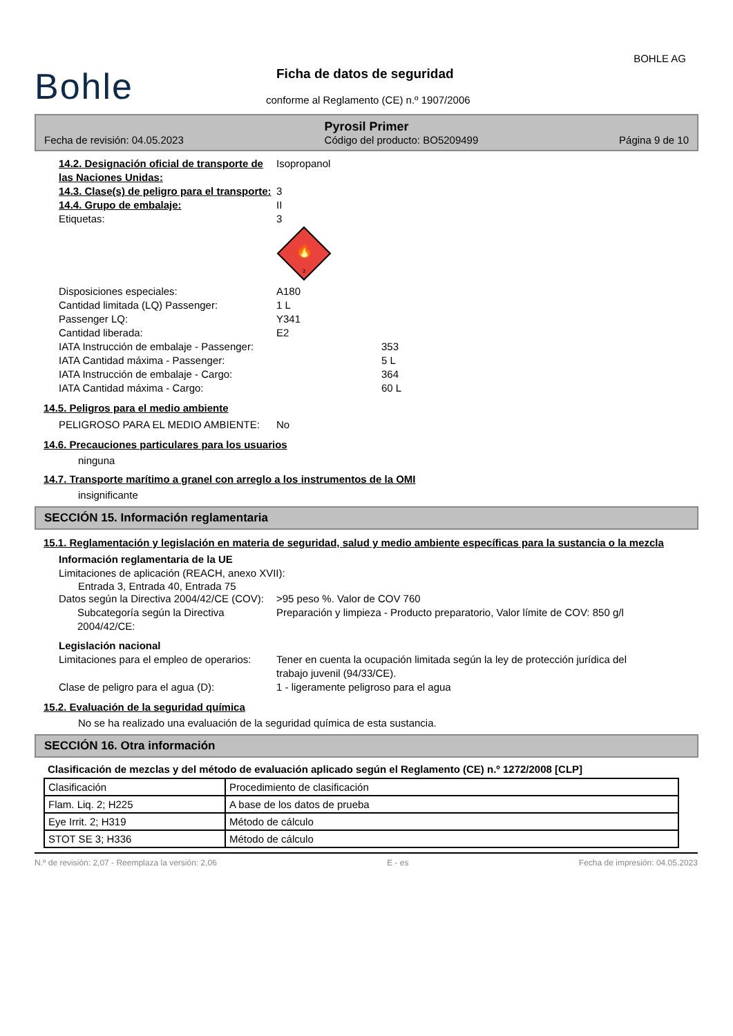Bohle
BOHLE AG
Ficha de datos de seguridad
conforme al Reglamento (CE) n.º 1907/2006
Pyrosil Primer
Fecha de revisión: 04.05.2023 Código del producto: BO5209499 Página 9 de 10
14.2. Designación oficial de transporte de las Naciones Unidas:
Isopropanol
14.3. Clase(s) de peligro para el transporte:
3
14.4. Grupo de embalaje: II
Etiquetas: 3
🔥
3
Disposiciones especiales: A180
Cantidad limitada (LQ) Passenger: 1 L
Passenger LQ: Y341
Cantidad liberada: E2
IATA Instrucción de embalaje - Passenger: 353
IATA Cantidad máxima - Passenger: 5 L
IATA Instrucción de embalaje - Cargo: 364
IATA Cantidad máxima - Cargo: 60 L
14.5. Peligros para el medio ambiente
PELIGROSO PARA EL MEDIO AMBIENTE: No
14.6. Precauciones particulares para los usuarios
ninguna
14.7. Transporte marítimo a granel con arreglo a los instrumentos de la OMI
insignificante
SECCIÓN 15. Información reglamentaria
15.1. Reglamentación y legislación en materia de seguridad, salud y medio ambiente específicas para la sustancia o la mezcla
Información reglamentaria de la UE
Limitaciones de aplicación (REACH, anexo XVII):
Entrada 3, Entrada 40, Entrada 75
Datos según la Directiva 2004/42/CE (COV):
>95 peso %. Valor de COV 760
Subcategoría según la Directiva 2004/42/CE:
Preparación y limpieza - Producto preparatorio, Valor límite de COV: 850 g/l
Legislación nacional
Limitaciones para el empleo de operarios:
Tener en cuenta la ocupación limitada según la ley de protección jurídica del trabajo juvenil (94/33/CE).
Clase de peligro para el agua (D): 1 - ligeramente peligroso para el agua
15.2. Evaluación de la seguridad química
No se ha realizado una evaluación de la seguridad química de esta sustancia.
SECCIÓN 16. Otra información
Clasificación de mezclas y del método de evaluación aplicado según el Reglamento (CE) n.º 1272/2008 [CLP]
| Clasificación | Procedimiento de clasificación |
| Flam. Liq. 2; H225 | A base de los datos de prueba |
| Eye Irrit. 2; H319 | Método de cálculo |
| STOT SE 3; H336 | Método de cálculo |
N.º de revisión: 2,07 - Reemplaza la versión: 2,06 E - es Fecha de impresión: 04.05.2023